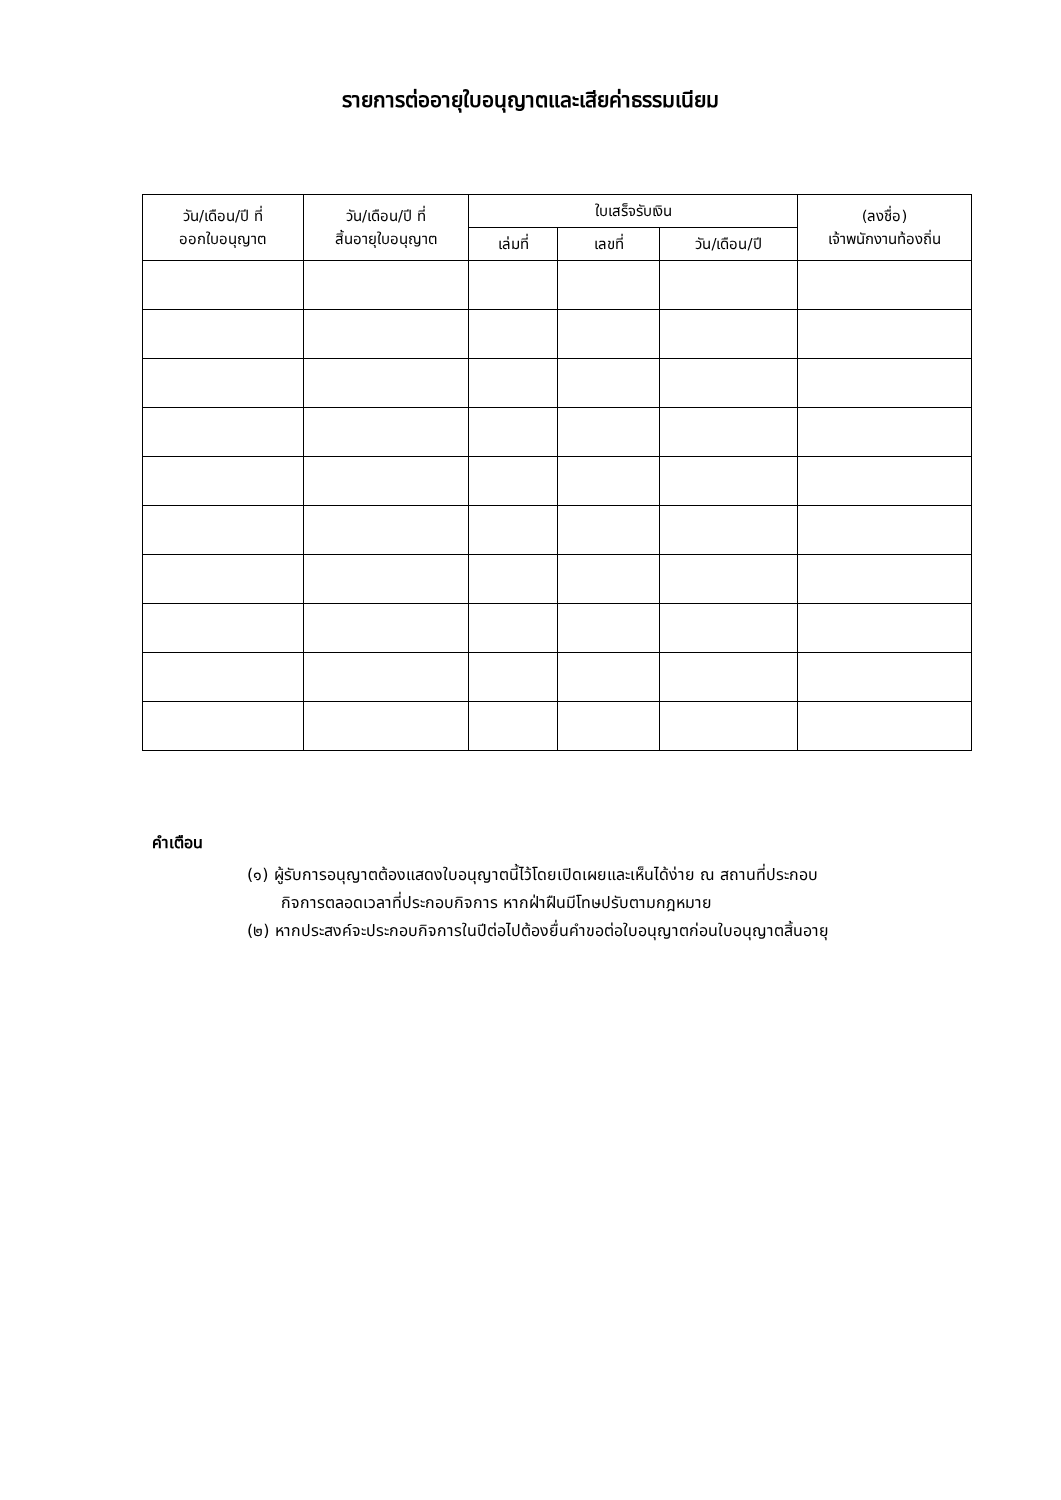รายการต่ออายุใบอนุญาตและเสียค่าธรรมเนียม
| วัน/เดือน/ปี ที่ ออกใบอนุญาต | วัน/เดือน/ปี ที่ สิ้นอายุใบอนุญาต | ใบเสร็จรับเงิน | | | (ลงชื่อ) เจ้าพนักงานท้องถิ่น |
| --- | --- | --- | --- | --- | --- |
| | | เล่มที่ | เลขที่ | วัน/เดือน/ปี | |
คำเตือน
(๑) ผู้รับการอนุญาตต้องแสดงใบอนุญาตนี้ไว้โดยเปิดเผยและเห็นได้ง่าย ณ สถานที่ประกอบ
กิจการตลอดเวลาที่ประกอบกิจการ หากฝ่าฝืนมีโทษปรับตามกฎหมาย
(๒) หากประสงค์จะประกอบกิจการในปีต่อไปต้องยื่นคำขอต่อใบอนุญาตก่อนใบอนุญาตสิ้นอายุ